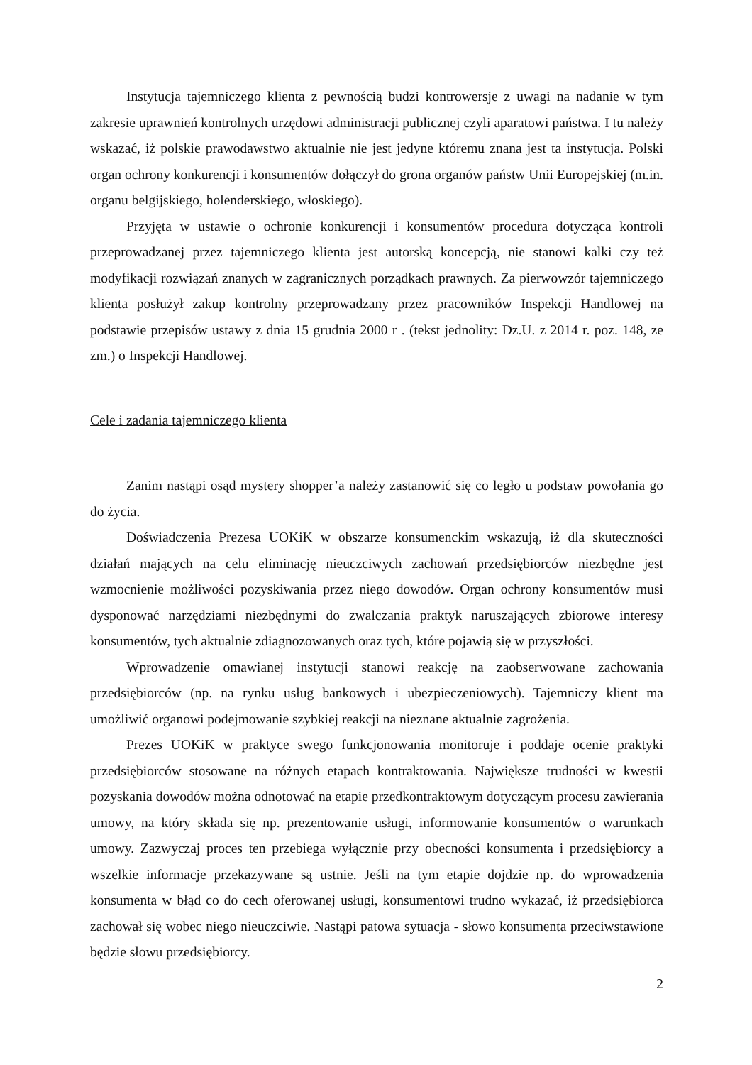Instytucja tajemniczego klienta z pewnością budzi kontrowersje z uwagi na nadanie w tym zakresie uprawnień kontrolnych urzędowi administracji publicznej czyli aparatowi państwa. I tu należy wskazać, iż polskie prawodawstwo aktualnie nie jest jedyne któremu znana jest ta instytucja. Polski organ ochrony konkurencji i konsumentów dołączył do grona organów państw Unii Europejskiej (m.in. organu belgijskiego, holenderskiego, włoskiego).
Przyjęta w ustawie o ochronie konkurencji i konsumentów procedura dotycząca kontroli przeprowadzanej przez tajemniczego klienta jest autorską koncepcją, nie stanowi kalki czy też modyfikacji rozwiązań znanych w zagranicznych porządkach prawnych. Za pierwowzór tajemniczego klienta posłużył zakup kontrolny przeprowadzany przez pracowników Inspekcji Handlowej na podstawie przepisów ustawy z dnia 15 grudnia 2000 r . (tekst jednolity: Dz.U. z 2014 r. poz. 148, ze zm.) o Inspekcji Handlowej.
Cele i zadania tajemniczego klienta
Zanim nastąpi osąd mystery shopper’a należy zastanowić się co legło u podstaw powołania go do życia.
Doświadczenia Prezesa UOKiK w obszarze konsumenckim wskazują, iż dla skuteczności działań mających na celu eliminację nieuczciwych zachowań przedsiębiorców niezbędne jest wzmocnienie możliwości pozyskiwania przez niego dowodów. Organ ochrony konsumentów musi dysponować narzędziami niezbędnymi do zwalczania praktyk naruszających zbiorowe interesy konsumentów, tych aktualnie zdiagnozowanych oraz tych, które pojawią się w przyszłości.
Wprowadzenie omawianej instytucji stanowi reakcję na zaobserwowane zachowania przedsiębiorców (np. na rynku usług bankowych i ubezpieczeniowych). Tajemniczy klient ma umożliwić organowi podejmowanie szybkiej reakcji na nieznane aktualnie zagrożenia.
Prezes UOKiK w praktyce swego funkcjonowania monitoruje i poddaje ocenie praktyki przedsiębiorców stosowane na różnych etapach kontraktowania. Największe trudności w kwestii pozyskania dowodów można odnotować na etapie przedkontraktowym dotyczącym procesu zawierania umowy, na który składa się np. prezentowanie usługi, informowanie konsumentów o warunkach umowy. Zazwyczaj proces ten przebiega wyłącznie przy obecności konsumenta i przedsiębiorcy a wszelkie informacje przekazywane są ustnie. Jeśli na tym etapie dojdzie np. do wprowadzenia konsumenta w błąd co do cech oferowanej usługi, konsumentowi trudno wykazać, iż przedsiębiorca zachował się wobec niego nieuczciwie. Nastąpi patowa sytuacja - słowo konsumenta przeciwstawione będzie słowu przedsiębiorcy.
2